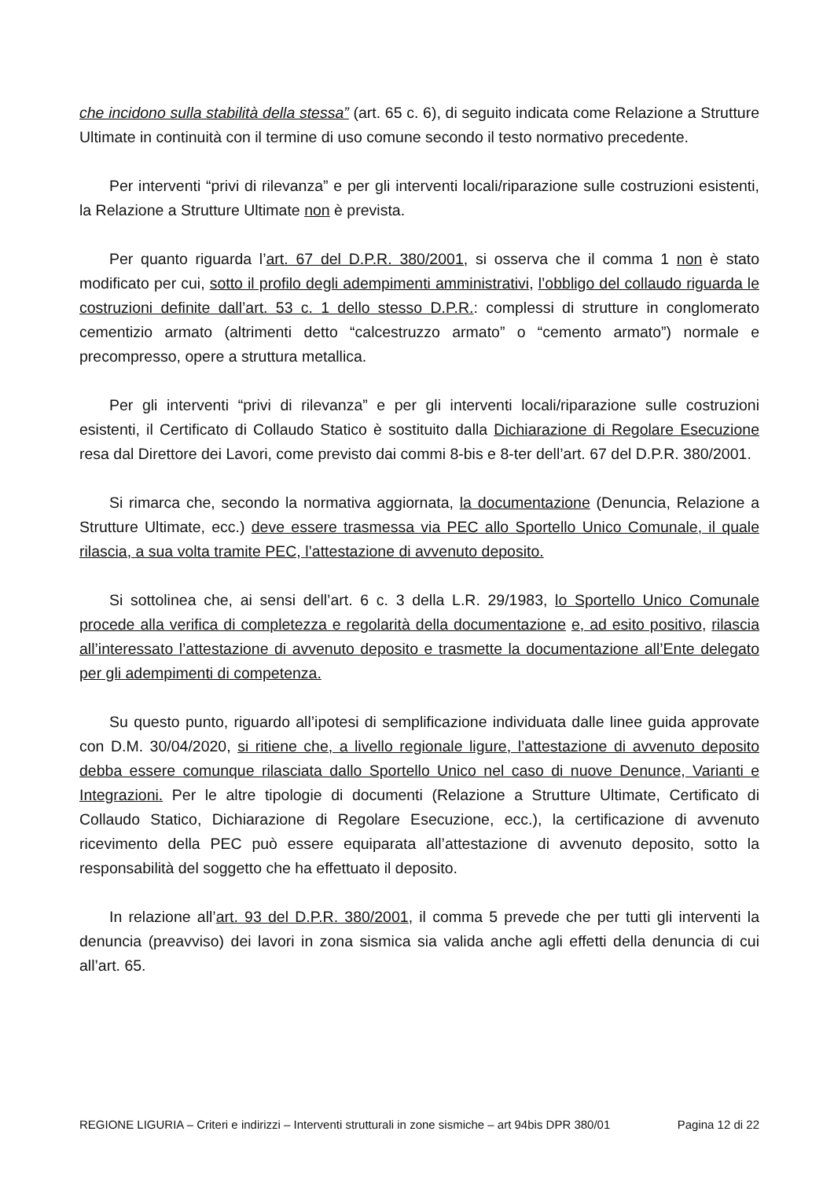che incidono sulla stabilità della stessa” (art. 65 c. 6), di seguito indicata come Relazione a Strutture Ultimate in continuità con il termine di uso comune secondo il testo normativo precedente.
Per interventi “privi di rilevanza” e per gli interventi locali/riparazione sulle costruzioni esistenti, la Relazione a Strutture Ultimate non è prevista.
Per quanto riguarda l’art. 67 del D.P.R. 380/2001, si osserva che il comma 1 non è stato modificato per cui, sotto il profilo degli adempimenti amministrativi, l’obbligo del collaudo riguarda le costruzioni definite dall’art. 53 c. 1 dello stesso D.P.R.: complessi di strutture in conglomerato cementizio armato (altrimenti detto “calcestruzzo armato” o “cemento armato”) normale e precompresso, opere a struttura metallica.
Per gli interventi “privi di rilevanza” e per gli interventi locali/riparazione sulle costruzioni esistenti, il Certificato di Collaudo Statico è sostituito dalla Dichiarazione di Regolare Esecuzione resa dal Direttore dei Lavori, come previsto dai commi 8-bis e 8-ter dell’art. 67 del D.P.R. 380/2001.
Si rimarca che, secondo la normativa aggiornata, la documentazione (Denuncia, Relazione a Strutture Ultimate, ecc.) deve essere trasmessa via PEC allo Sportello Unico Comunale, il quale rilascia, a sua volta tramite PEC, l’attestazione di avvenuto deposito.
Si sottolinea che, ai sensi dell’art. 6 c. 3 della L.R. 29/1983, lo Sportello Unico Comunale procede alla verifica di completezza e regolarità della documentazione e, ad esito positivo, rilascia all’interessato l’attestazione di avvenuto deposito e trasmette la documentazione all’Ente delegato per gli adempimenti di competenza.
Su questo punto, riguardo all’ipotesi di semplificazione individuata dalle linee guida approvate con D.M. 30/04/2020, si ritiene che, a livello regionale ligure, l’attestazione di avvenuto deposito debba essere comunque rilasciata dallo Sportello Unico nel caso di nuove Denunce, Varianti e Integrazioni. Per le altre tipologie di documenti (Relazione a Strutture Ultimate, Certificato di Collaudo Statico, Dichiarazione di Regolare Esecuzione, ecc.), la certificazione di avvenuto ricevimento della PEC può essere equiparata all’attestazione di avvenuto deposito, sotto la responsabilità del soggetto che ha effettuato il deposito.
In relazione all’art. 93 del D.P.R. 380/2001, il comma 5 prevede che per tutti gli interventi la denuncia (preavviso) dei lavori in zona sismica sia valida anche agli effetti della denuncia di cui all’art. 65.
REGIONE LIGURIA – Criteri e indirizzi – Interventi strutturali in zone sismiche – art 94bis DPR 380/01 Pagina 12 di 22